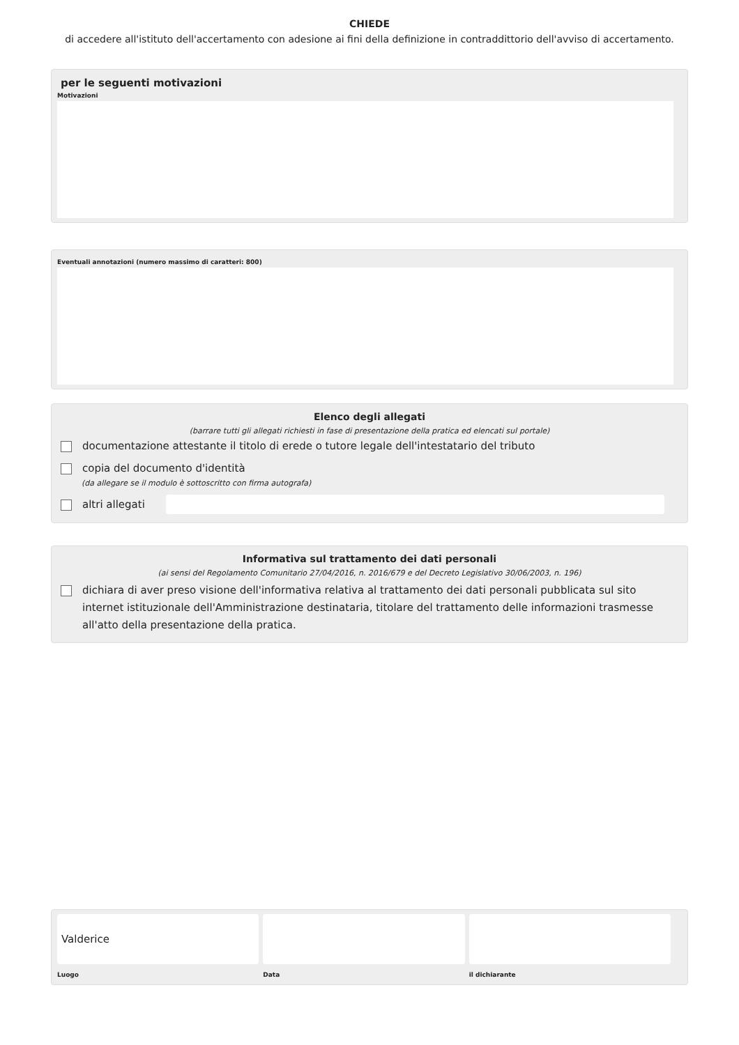CHIEDE
di accedere all'istituto dell'accertamento con adesione ai fini della definizione in contraddittorio dell'avviso di accertamento.
per le seguenti motivazioni
Motivazioni
Eventuali annotazioni (numero massimo di caratteri: 800)
Elenco degli allegati
(barrare tutti gli allegati richiesti in fase di presentazione della pratica ed elencati sul portale)
documentazione attestante il titolo di erede o tutore legale dell'intestatario del tributo
copia del documento d'identità
(da allegare se il modulo è sottoscritto con firma autografa)
altri allegati
Informativa sul trattamento dei dati personali
(ai sensi del Regolamento Comunitario 27/04/2016, n. 2016/679 e del Decreto Legislativo 30/06/2003, n. 196)
dichiara di aver preso visione dell'informativa relativa al trattamento dei dati personali pubblicata sul sito internet istituzionale dell'Amministrazione destinataria, titolare del trattamento delle informazioni trasmesse all'atto della presentazione della pratica.
Valderice
Luogo
Data il dichiarante